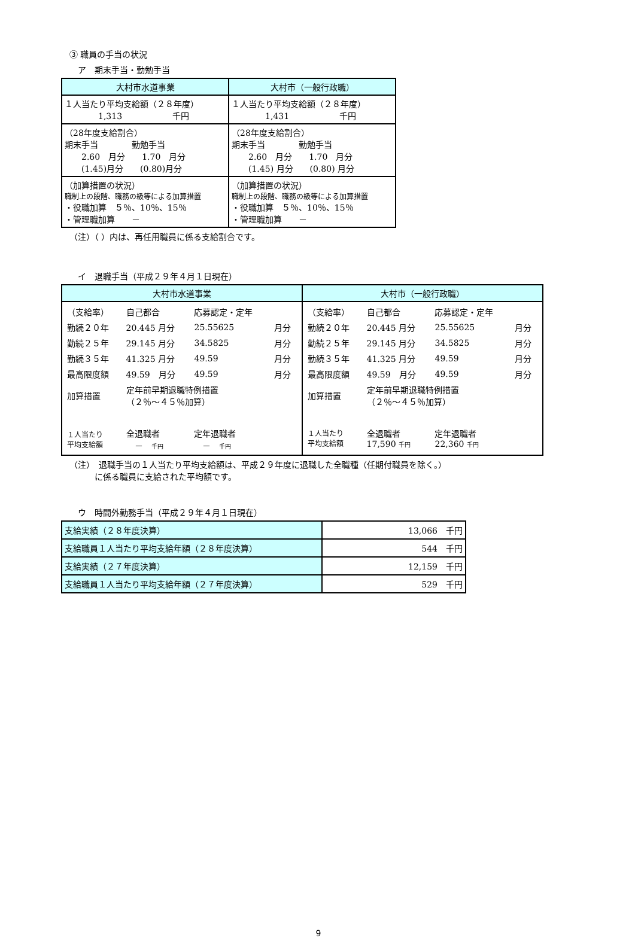③ 職員の手当の状況
ア　期末手当・勤勉手当
| 大村市水道事業 | 大村市（一般行政職） |
| --- | --- |
| １人当たり平均支給額（２８年度） 1,313 千円 | １人当たり平均支給額（２８年度） 1,431 千円 |
| （28年度支給割合） 期末手当 勤勉手当 2.60 月分 1.70 月分 (1.45)月分 (0.80)月分 | （28年度支給割合） 期末手当 勤勉手当 2.60 月分 1.70 月分 (1.45) 月分 (0.80) 月分 |
| （加算措置の状況） 職制上の段階、職務の級等による加算措置 ・役職加算 ５％、10％、15％ ・管理職加算 － | （加算措置の状況） 職制上の段階、職務の級等による加算措置 ・役職加算 ５％、10％、15％ ・管理職加算 － |
（注）（ ）内は、再任用職員に係る支給割合です。
イ　退職手当（平成２９年４月１日現在）
| 大村市水道事業 | 大村市（一般行政職） |
| --- | --- |
| / （支給率） / 自己都合 / 応募認定・定年 / / / 勤続２０年 / 20.445 月分 / 25.55625 / 月分 / / 勤続２５年 / 29.145 月分 / 34.5825 / 月分 / / 勤続３５年 / 41.325 月分 / 49.59 / 月分 / / 最高限度額 / 49.59 月分 / 49.59 / 月分 / / 加算措置 / 定年前早期退職特例措置 （２％～４５％加算） / / / / １人当たり 平均支給額 / 全退職者 － 千円 / 定年退職者 － 千円 / / | / （支給率） / 自己都合 / 応募認定・定年 / / / 勤続２０年 / 20.445 月分 / 25.55625 / 月分 / / 勤続２５年 / 29.145 月分 / 34.5825 / 月分 / / 勤続３５年 / 41.325 月分 / 49.59 / 月分 / / 最高限度額 / 49.59 月分 / 49.59 / 月分 / / 加算措置 / 定年前早期退職特例措置 （２％～４５％加算） / / / / １人当たり 平均支給額 / 全退職者 17,590 千円 / 定年退職者 22,360 千円 / / |
（注）　退職手当の１人当たり平均支給額は、平成２９年度に退職した全職種（任期付職員を除く。）
　　　に係る職員に支給された平均額です。
ウ　時間外勤務手当（平成２９年４月１日現在）
| 支給実績（２８年度決算） | 13,066 千円 |
| 支給職員１人当たり平均支給年額（２８年度決算） | 544 千円 |
| 支給実績（２７年度決算） | 12,159 千円 |
| 支給職員１人当たり平均支給年額（２７年度決算） | 529 千円 |
9